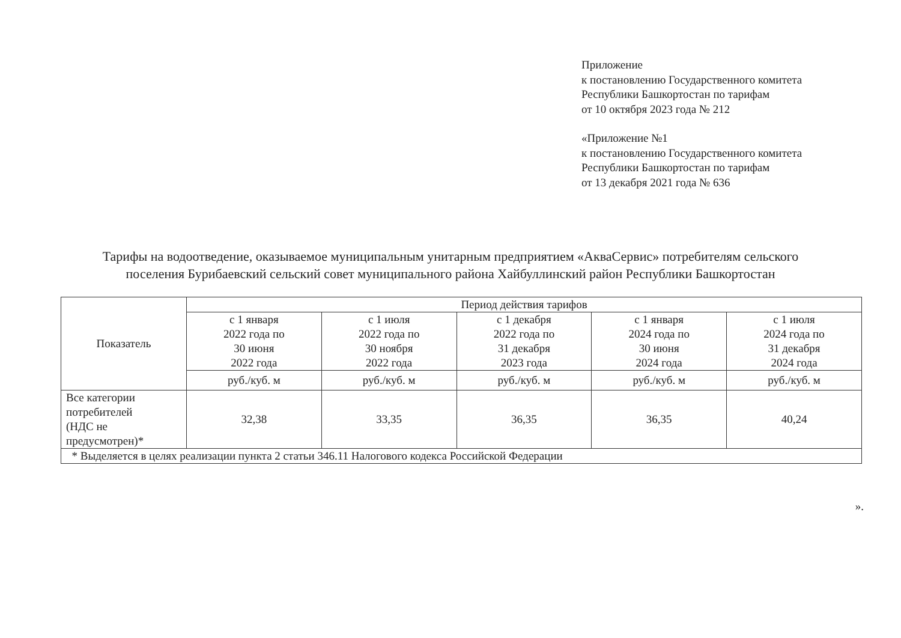Приложение
к постановлению Государственного комитета
Республики Башкортостан по тарифам
от 10 октября 2023 года № 212
«Приложение №1
к постановлению Государственного комитета
Республики Башкортостан по тарифам
от 13 декабря 2021 года № 636
Тарифы на водоотведение, оказываемое муниципальным унитарным предприятием «АкваСервис» потребителям сельского поселения Бурибаевский сельский совет муниципального района Хайбуллинский район Республики Башкортостан
| Показатель | Период действия тарифов | | | | |
| --- | --- | --- | --- | --- | --- |
| | с 1 января 2022 года по 30 июня 2022 года | с 1 июля 2022 года по 30 ноября 2022 года | с 1 декабря 2022 года по 31 декабря 2023 года | с 1 января 2024 года по 30 июня 2024 года | с 1 июля 2024 года по 31 декабря 2024 года |
| | руб./куб. м | руб./куб. м | руб./куб. м | руб./куб. м | руб./куб. м |
| Все категории потребителей (НДС не предусмотрен)* | 32,38 | 33,35 | 36,35 | 36,35 | 40,24 |
| * Выделяется в целях реализации пункта 2 статьи 346.11 Налогового кодекса Российской Федерации | | | | | |
».